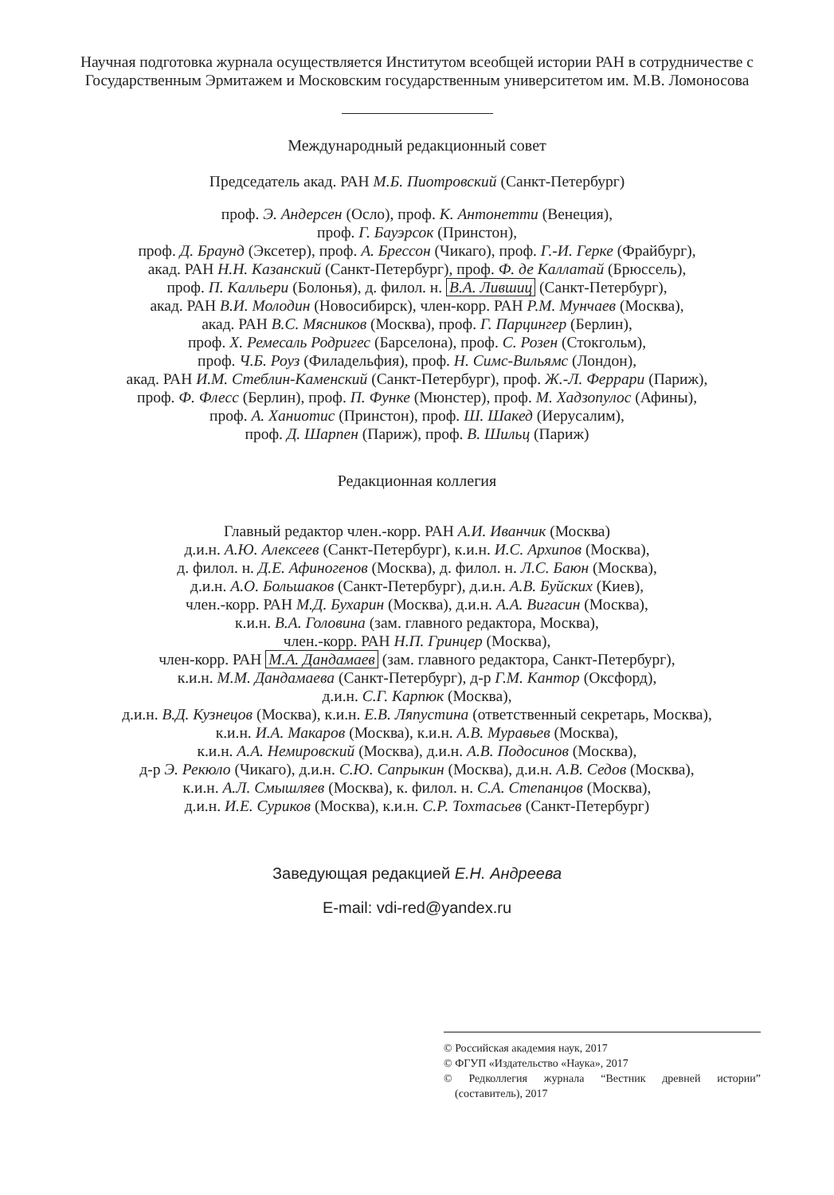Научная подготовка журнала осуществляется Институтом всеобщей истории РАН в сотрудничестве с Государственным Эрмитажем и Московским государственным университетом им. М.В. Ломоносова
Международный редакционный совет
Председатель акад. РАН М.Б. Пиотровский (Санкт-Петербург)
проф. Э. Андерсен (Осло), проф. К. Антонетти (Венеция),
проф. Г. Бауэрсок (Принстон),
проф. Д. Браунд (Эксетер), проф. А. Брессон (Чикаго), проф. Г.-И. Герке (Фрайбург),
акад. РАН Н.Н. Казанский (Санкт-Петербург), проф. Ф. де Каллатай (Брюссель),
проф. П. Калльери (Болонья), д. филол. н. В.А. Лившиц (Санкт-Петербург),
акад. РАН В.И. Молодин (Новосибирск), член-корр. РАН Р.М. Мунчаев (Москва),
акад. РАН В.С. Мясников (Москва), проф. Г. Парцингер (Берлин),
проф. Х. Ремесаль Родригес (Барселона), проф. С. Розен (Стокгольм),
проф. Ч.Б. Роуз (Филадельфия), проф. Н. Симс-Вильямс (Лондон),
акад. РАН И.М. Стеблин-Каменский (Санкт-Петербург), проф. Ж.-Л. Феррари (Париж),
проф. Ф. Флесс (Берлин), проф. П. Функе (Мюнстер), проф. М. Хадзопулос (Афины),
проф. А. Ханиотис (Принстон), проф. Ш. Шакед (Иерусалим),
проф. Д. Шарпен (Париж), проф. В. Шильц (Париж)
Редакционная коллегия
Главный редактор член.-корр. РАН А.И. Иванчик (Москва)
д.и.н. А.Ю. Алексеев (Санкт-Петербург), к.и.н. И.С. Архипов (Москва),
д. филол. н. Д.Е. Афиногенов (Москва), д. филол. н. Л.С. Баюн (Москва),
д.и.н. А.О. Большаков (Санкт-Петербург), д.и.н. А.В. Буйских (Киев),
член.-корр. РАН М.Д. Бухарин (Москва), д.и.н. А.А. Вигасин (Москва),
к.и.н. В.А. Головина (зам. главного редактора, Москва),
член.-корр. РАН Н.П. Гринцер (Москва),
член-корр. РАН М.А. Дандамаев (зам. главного редактора, Санкт-Петербург),
к.и.н. М.М. Дандамаева (Санкт-Петербург), д-р Г.М. Кантор (Оксфорд),
д.и.н. С.Г. Карпюк (Москва),
д.и.н. В.Д. Кузнецов (Москва), к.и.н. Е.В. Ляпустина (ответственный секретарь, Москва),
к.и.н. И.А. Макаров (Москва), к.и.н. А.В. Муравьев (Москва),
к.и.н. А.А. Немировский (Москва), д.и.н. А.В. Подосинов (Москва),
д-р Э. Рекюло (Чикаго), д.и.н. С.Ю. Сапрыкин (Москва), д.и.н. А.В. Седов (Москва),
к.и.н. А.Л. Смышляев (Москва), к. филол. н. С.А. Степанцов (Москва),
д.и.н. И.Е. Суриков (Москва), к.и.н. С.Р. Тохтасьев (Санкт-Петербург)
Заведующая редакцией Е.Н. Андреева
E-mail: vdi-red@yandex.ru
© Российская академия наук, 2017
© ФГУП «Издательство «Наука», 2017
© Редколлегия журнала “Вестник древней истории” (составитель), 2017